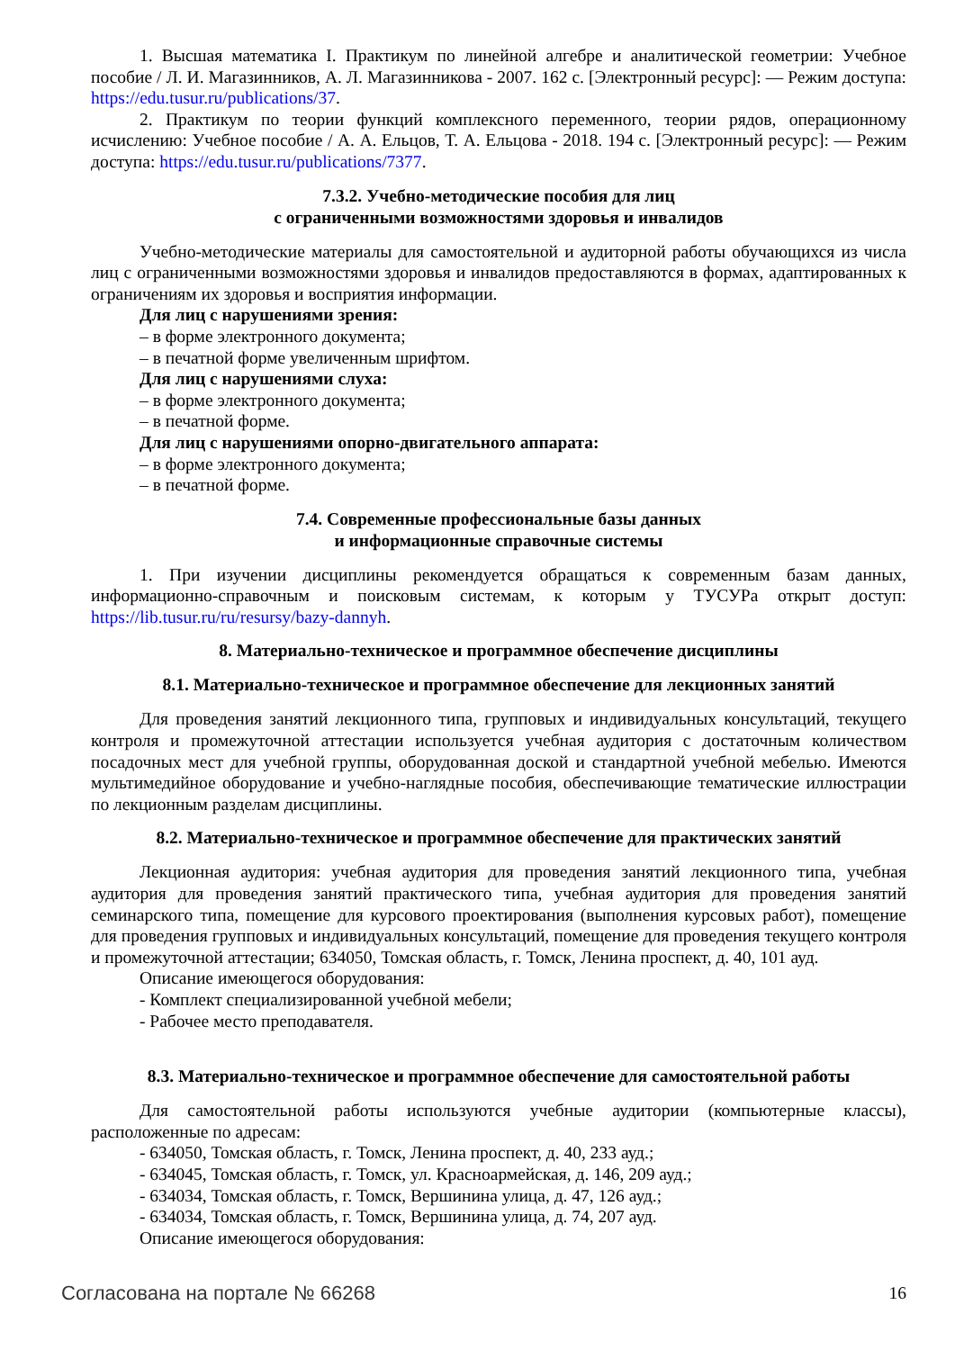1. Высшая математика I. Практикум по линейной алгебре и аналитической геометрии: Учебное пособие / Л. И. Магазинников, А. Л. Магазинникова - 2007. 162 с. [Электронный ресурс]: — Режим доступа: https://edu.tusur.ru/publications/37.
2. Практикум по теории функций комплексного переменного, теории рядов, операционному исчислению: Учебное пособие / А. А. Ельцов, Т. А. Ельцова - 2018. 194 с. [Электронный ресурс]: — Режим доступа: https://edu.tusur.ru/publications/7377.
7.3.2. Учебно-методические пособия для лиц
с ограниченными возможностями здоровья и инвалидов
Учебно-методические материалы для самостоятельной и аудиторной работы обучающихся из числа лиц с ограниченными возможностями здоровья и инвалидов предоставляются в формах, адаптированных к ограничениям их здоровья и восприятия информации.
Для лиц с нарушениями зрения:
– в форме электронного документа;
– в печатной форме увеличенным шрифтом.
Для лиц с нарушениями слуха:
– в форме электронного документа;
– в печатной форме.
Для лиц с нарушениями опорно-двигательного аппарата:
– в форме электронного документа;
– в печатной форме.
7.4. Современные профессиональные базы данных
и информационные справочные системы
1. При изучении дисциплины рекомендуется обращаться к современным базам данных, информационно-справочным и поисковым системам, к которым у ТУСУРа открыт доступ: https://lib.tusur.ru/ru/resursy/bazy-dannyh.
8. Материально-техническое и программное обеспечение дисциплины
8.1. Материально-техническое и программное обеспечение для лекционных занятий
Для проведения занятий лекционного типа, групповых и индивидуальных консультаций, текущего контроля и промежуточной аттестации используется учебная аудитория с достаточным количеством посадочных мест для учебной группы, оборудованная доской и стандартной учебной мебелью. Имеются мультимедийное оборудование и учебно-наглядные пособия, обеспечивающие тематические иллюстрации по лекционным разделам дисциплины.
8.2. Материально-техническое и программное обеспечение для практических занятий
Лекционная аудитория: учебная аудитория для проведения занятий лекционного типа, учебная аудитория для проведения занятий практического типа, учебная аудитория для проведения занятий семинарского типа, помещение для курсового проектирования (выполнения курсовых работ), помещение для проведения групповых и индивидуальных консультаций, помещение для проведения текущего контроля и промежуточной аттестации; 634050, Томская область, г. Томск, Ленина проспект, д. 40, 101 ауд.
Описание имеющегося оборудования:
- Комплект специализированной учебной мебели;
- Рабочее место преподавателя.
8.3. Материально-техническое и программное обеспечение для самостоятельной работы
Для самостоятельной работы используются учебные аудитории (компьютерные классы), расположенные по адресам:
- 634050, Томская область, г. Томск, Ленина проспект, д. 40, 233 ауд.;
- 634045, Томская область, г. Томск, ул. Красноармейская, д. 146, 209 ауд.;
- 634034, Томская область, г. Томск, Вершинина улица, д. 47, 126 ауд.;
- 634034, Томская область, г. Томск, Вершинина улица, д. 74, 207 ауд.
Описание имеющегося оборудования:
Согласована на портале № 66268 16